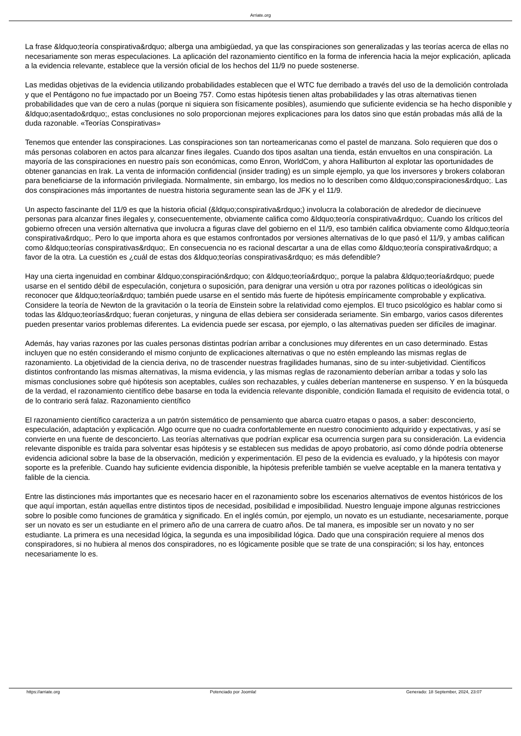Arriate.org
La frase &ldquo;teoría conspirativa&rdquo; alberga una ambigüedad, ya que las conspiraciones son generalizadas y las teorías acerca de ellas no necesariamente son meras especulaciones. La aplicación del razonamiento científico en la forma de inferencia hacia la mejor explicación, aplicada a la evidencia relevante, establece que la versión oficial de los hechos del 11/9 no puede sostenerse.
Las medidas objetivas de la evidencia utilizando probabilidades establecen que el WTC fue derribado a través del uso de la demolición controlada y que el Pentágono no fue impactado por un Boeing 757. Como estas hipótesis tienen altas probabilidades y las otras alternativas tienen probabilidades que van de cero a nulas (porque ni siquiera son físicamente posibles), asumiendo que suficiente evidencia se ha hecho disponible y &ldquo;asentado&rdquo;, estas conclusiones no solo proporcionan mejores explicaciones para los datos sino que están probadas más allá de la duda razonable. «Teorías Conspirativas»
Tenemos que entender las conspiraciones. Las conspiraciones son tan norteamericanas como el pastel de manzana. Solo requieren que dos o más personas colaboren en actos para alcanzar fines ilegales. Cuando dos tipos asaltan una tienda, están envueltos en una conspiración. La mayoría de las conspiraciones en nuestro país son económicas, como Enron, WorldCom, y ahora Halliburton al explotar las oportunidades de obtener ganancias en Irak. La venta de información confidencial (insider trading) es un simple ejemplo, ya que los inversores y brokers colaboran para beneficiarse de la información privilegiada. Normalmente, sin embargo, los medios no lo describen como &ldquo;conspiraciones&rdquo;. Las dos conspiraciones más importantes de nuestra historia seguramente sean las de JFK y el 11/9.
Un aspecto fascinante del 11/9 es que la historia oficial (&ldquo;conspirativa&rdquo;) involucra la colaboración de alrededor de diecinueve personas para alcanzar fines ilegales y, consecuentemente, obviamente califica como &ldquo;teoría conspirativa&rdquo;. Cuando los críticos del gobierno ofrecen una versión alternativa que involucra a figuras clave del gobierno en el 11/9, eso también califica obviamente como &ldquo;teoría conspirativa&rdquo;. Pero lo que importa ahora es que estamos confrontados por versiones alternativas de lo que pasó el 11/9, y ambas califican como &ldquo;teorías conspirativas&rdquo;. En consecuencia no es racional descartar a una de ellas como &ldquo;teoría conspirativa&rdquo; a favor de la otra. La cuestión es ¿cuál de estas dos &ldquo;teorías conspirativas&rdquo; es más defendible?
Hay una cierta ingenuidad en combinar &ldquo;conspiración&rdquo; con &ldquo;teoría&rdquo;, porque la palabra &ldquo;teoría&rdquo; puede usarse en el sentido débil de especulación, conjetura o suposición, para denigrar una versión u otra por razones políticas o ideológicas sin reconocer que &ldquo;teoría&rdquo; también puede usarse en el sentido más fuerte de hipótesis empíricamente comprobable y explicativa. Considere la teoría de Newton de la gravitación o la teoría de Einstein sobre la relatividad como ejemplos. El truco psicológico es hablar como si todas las &ldquo;teorías&rdquo; fueran conjeturas, y ninguna de ellas debiera ser considerada seriamente. Sin embargo, varios casos diferentes pueden presentar varios problemas diferentes. La evidencia puede ser escasa, por ejemplo, o las alternativas pueden ser difíciles de imaginar.
Además, hay varias razones por las cuales personas distintas podrían arribar a conclusiones muy diferentes en un caso determinado. Estas incluyen que no estén considerando el mismo conjunto de explicaciones alternativas o que no estén empleando las mismas reglas de razonamiento. La objetividad de la ciencia deriva, no de trascender nuestras fragilidades humanas, sino de su inter-subjetividad. Científicos distintos confrontando las mismas alternativas, la misma evidencia, y las mismas reglas de razonamiento deberían arribar a todas y solo las mismas conclusiones sobre qué hipótesis son aceptables, cuáles son rechazables, y cuáles deberían mantenerse en suspenso. Y en la búsqueda de la verdad, el razonamiento científico debe basarse en toda la evidencia relevante disponible, condición llamada el requisito de evidencia total, o de lo contrario será falaz. Razonamiento científico
El razonamiento científico caracteriza a un patrón sistemático de pensamiento que abarca cuatro etapas o pasos, a saber: desconcierto, especulación, adaptación y explicación. Algo ocurre que no cuadra confortablemente en nuestro conocimiento adquirido y expectativas, y así se convierte en una fuente de desconcierto. Las teorías alternativas que podrían explicar esa ocurrencia surgen para su consideración. La evidencia relevante disponible es traída para solventar esas hipótesis y se establecen sus medidas de apoyo probatorio, así como dónde podría obtenerse evidencia adicional sobre la base de la observación, medición y experimentación. El peso de la evidencia es evaluado, y la hipótesis con mayor soporte es la preferible. Cuando hay suficiente evidencia disponible, la hipótesis preferible también se vuelve aceptable en la manera tentativa y falible de la ciencia.
Entre las distinciones más importantes que es necesario hacer en el razonamiento sobre los escenarios alternativos de eventos históricos de los que aquí importan, están aquellas entre distintos tipos de necesidad, posibilidad e imposibilidad. Nuestro lenguaje impone algunas restricciones sobre lo posible como funciones de gramática y significado. En el inglés común, por ejemplo, un novato es un estudiante, necesariamente, porque ser un novato es ser un estudiante en el primero año de una carrera de cuatro años. De tal manera, es imposible ser un novato y no ser estudiante. La primera es una necesidad lógica, la segunda es una imposibilidad lógica. Dado que una conspiración requiere al menos dos conspiradores, si no hubiera al menos dos conspiradores, no es lógicamente posible que se trate de una conspiración; si los hay, entonces necesariamente lo es.
https://arriate.org Potenciado por Joomla! Generado: 18 September, 2024, 23:07